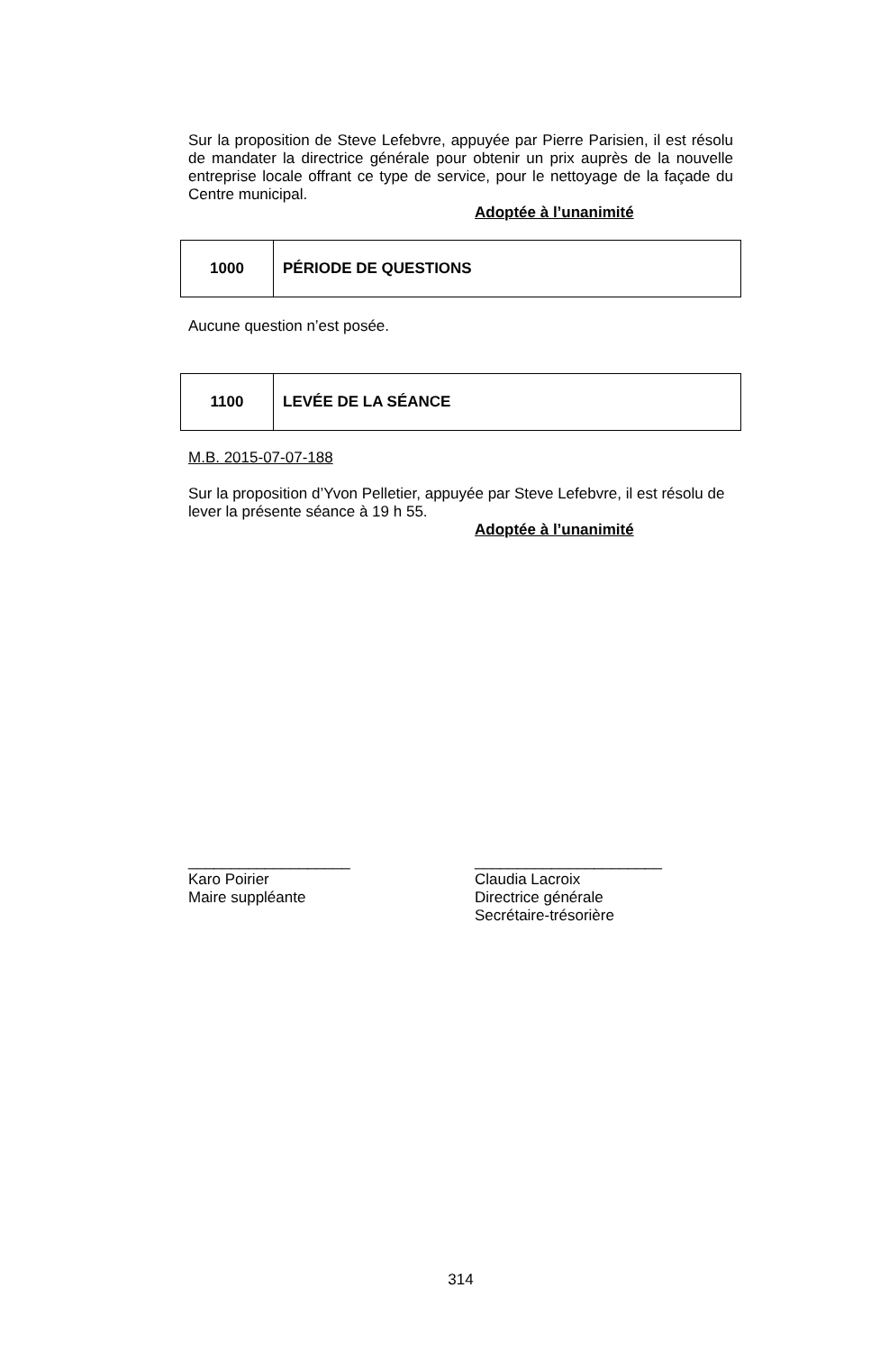Sur la proposition de Steve Lefebvre, appuyée par Pierre Parisien, il est résolu de mandater la directrice générale pour obtenir un prix auprès de la nouvelle entreprise locale offrant ce type de service, pour le nettoyage de la façade du Centre municipal.
Adoptée à l’unanimité
| 1000 | PÉRIODE DE QUESTIONS |
Aucune question n’est posée.
| 1100 | LEVÉE DE LA SÉANCE |
M.B. 2015-07-07-188
Sur la proposition d’Yvon Pelletier, appuyée par Steve Lefebvre, il est résolu de lever la présente séance à 19 h 55.
Adoptée à l’unanimité
___________________
Karo Poirier
Maire suppléante
______________________
Claudia Lacroix
Directrice générale
Secrétaire-trésorière
314